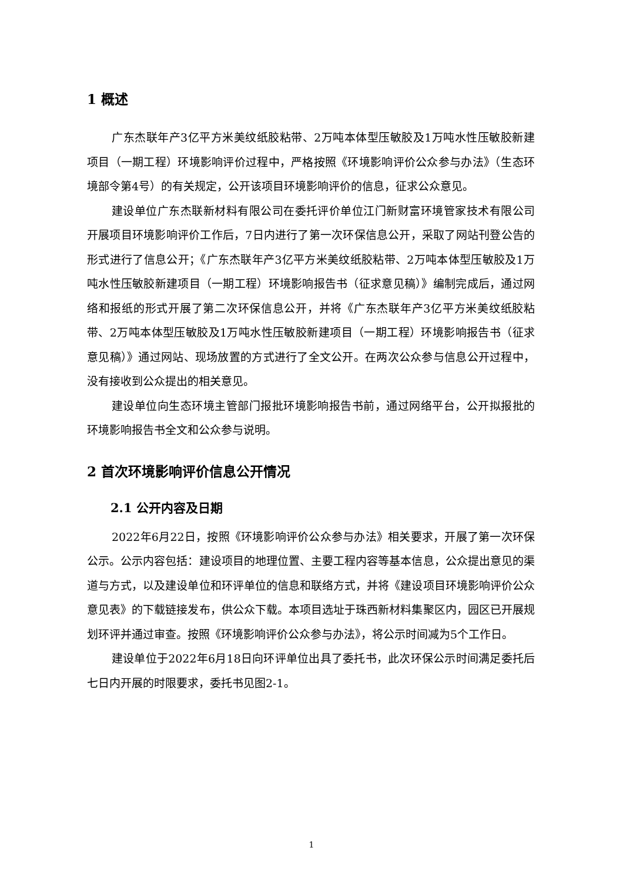1 概述
广东杰联年产3亿平方米美纹纸胶粘带、2万吨本体型压敏胶及1万吨水性压敏胶新建项目（一期工程）环境影响评价过程中，严格按照《环境影响评价公众参与办法》（生态环境部令第4号）的有关规定，公开该项目环境影响评价的信息，征求公众意见。
建设单位广东杰联新材料有限公司在委托评价单位江门新财富环境管家技术有限公司开展项目环境影响评价工作后，7日内进行了第一次环保信息公开，采取了网站刊登公告的形式进行了信息公开；《广东杰联年产3亿平方米美纹纸胶粘带、2万吨本体型压敏胶及1万吨水性压敏胶新建项目（一期工程）环境影响报告书（征求意见稿）》编制完成后，通过网络和报纸的形式开展了第二次环保信息公开，并将《广东杰联年产3亿平方米美纹纸胶粘带、2万吨本体型压敏胶及1万吨水性压敏胶新建项目（一期工程）环境影响报告书（征求意见稿）》通过网站、现场放置的方式进行了全文公开。在两次公众参与信息公开过程中，没有接收到公众提出的相关意见。
建设单位向生态环境主管部门报批环境影响报告书前，通过网络平台，公开拟报批的环境影响报告书全文和公众参与说明。
2 首次环境影响评价信息公开情况
2.1 公开内容及日期
2022年6月22日，按照《环境影响评价公众参与办法》相关要求，开展了第一次环保公示。公示内容包括：建设项目的地理位置、主要工程内容等基本信息，公众提出意见的渠道与方式，以及建设单位和环评单位的信息和联络方式，并将《建设项目环境影响评价公众意见表》的下载链接发布，供公众下载。本项目选址于珠西新材料集聚区内，园区已开展规划环评并通过审查。按照《环境影响评价公众参与办法》，将公示时间减为5个工作日。
建设单位于2022年6月18日向环评单位出具了委托书，此次环保公示时间满足委托后七日内开展的时限要求，委托书见图2-1。
1